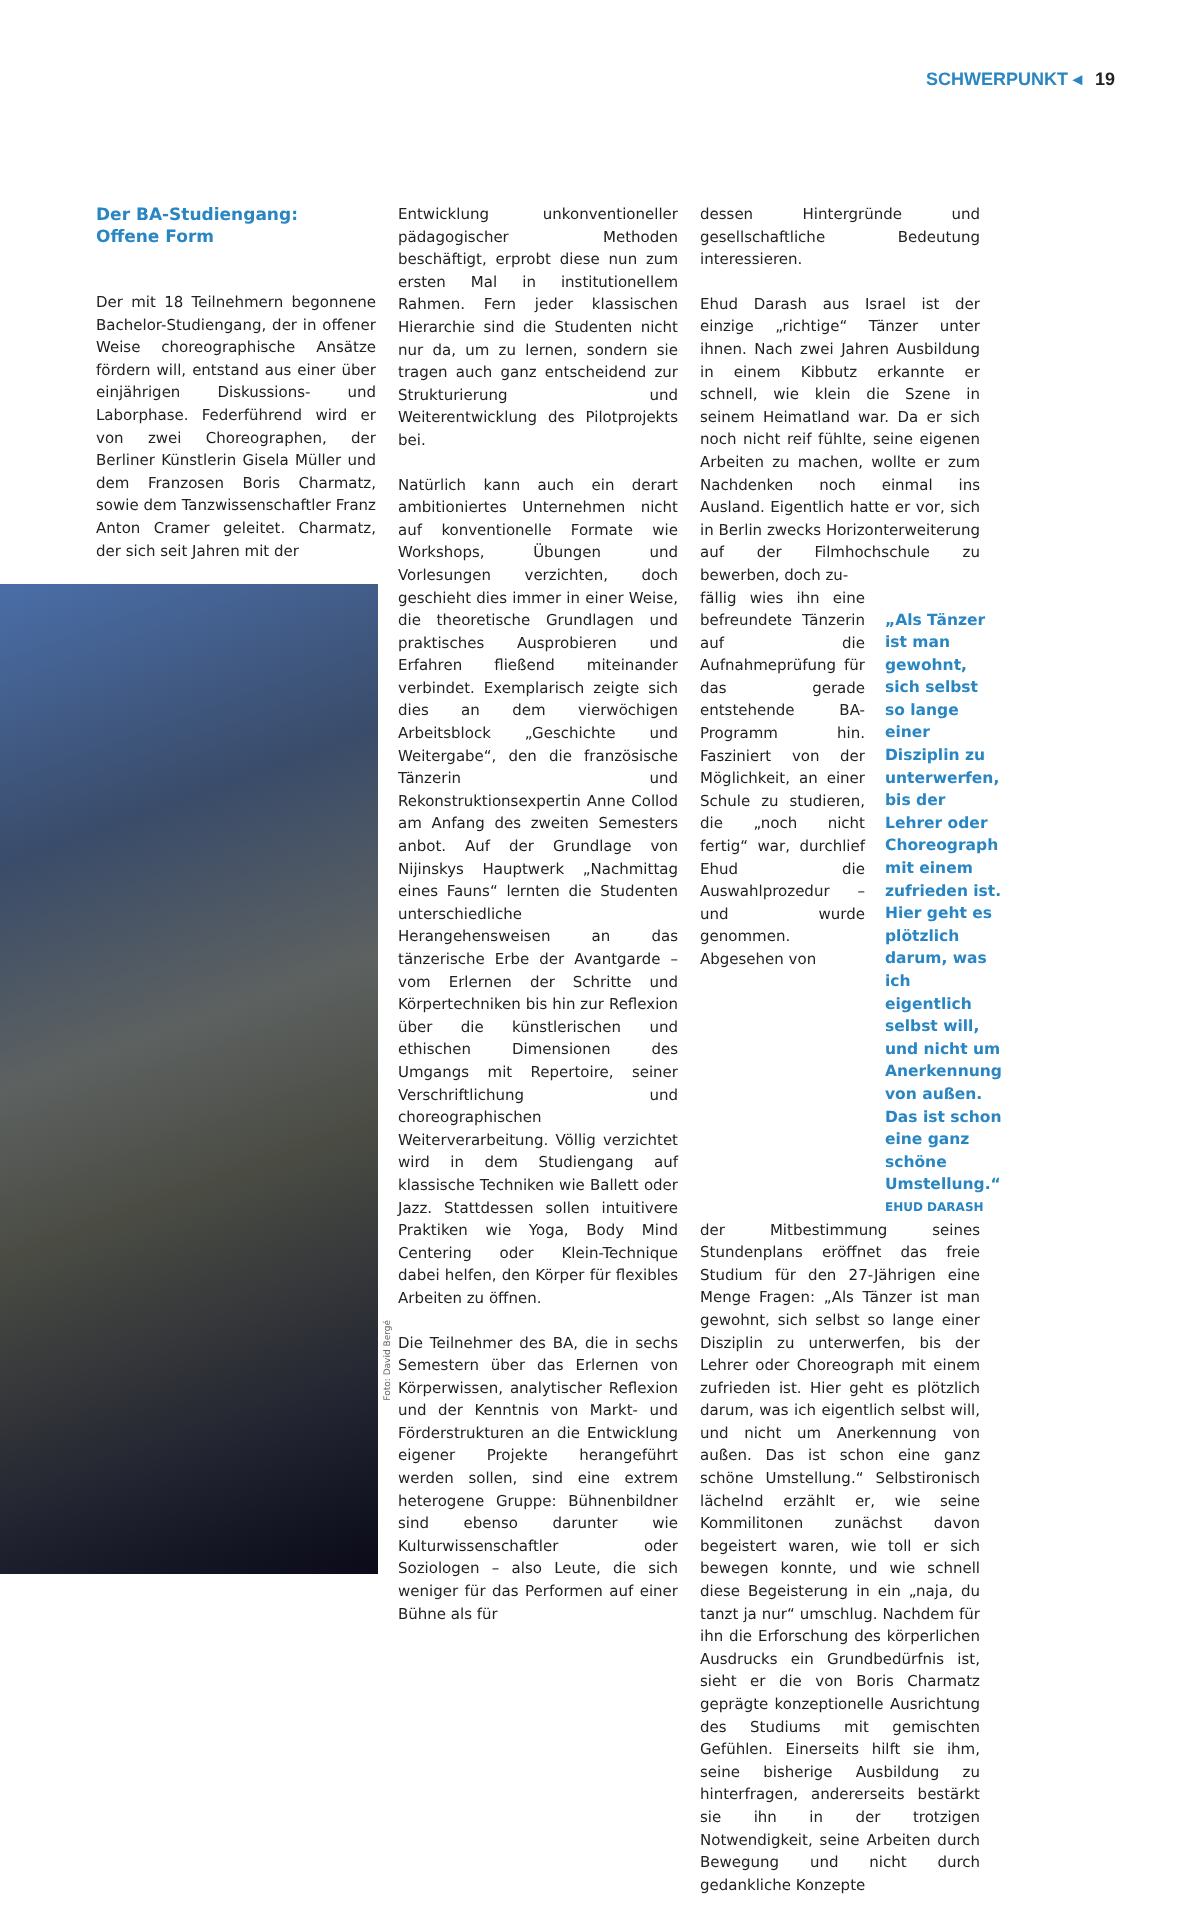SCHWERPUNKT ◂ 19
Der BA-Studiengang:
Offene Form
Der mit 18 Teilnehmern begonnene Bachelor-Studiengang, der in offener Weise choreographische Ansätze fördern will, entstand aus einer über einjährigen Diskussions- und Laborphase. Federführend wird er von zwei Choreographen, der Berliner Künstlerin Gisela Müller und dem Franzosen Boris Charmatz, sowie dem Tanzwissenschaftler Franz Anton Cramer geleitet. Charmatz, der sich seit Jahren mit der
Entwicklung unkonventioneller pädagogischer Methoden beschäftigt, erprobt diese nun zum ersten Mal in institutionellem Rahmen. Fern jeder klassischen Hierarchie sind die Studenten nicht nur da, um zu lernen, sondern sie tragen auch ganz entscheidend zur Strukturierung und Weiterentwicklung des Pilotprojekts bei.
Natürlich kann auch ein derart ambitioniertes Unternehmen nicht auf konventionelle Formate wie Workshops, Übungen und Vorlesungen verzichten, doch geschieht dies immer in einer Weise, die theoretische Grundlagen und praktisches Ausprobieren und Erfahren fließend miteinander verbindet. Exemplarisch zeigte sich dies an dem vierwöchigen Arbeitsblock „Geschichte und Weitergabe“, den die französische Tänzerin und Rekonstruktionsexpertin Anne Collod am Anfang des zweiten Semesters anbot. Auf der Grundlage von Nijinskys Hauptwerk „Nachmittag eines Fauns“ lernten die Studenten unterschiedliche Herangehensweisen an das tänzerische Erbe der Avantgarde – vom Erlernen der Schritte und Körpertechniken bis hin zur Reflexion über die künstlerischen und ethischen Dimensionen des Umgangs mit Repertoire, seiner Verschriftlichung und choreographischen Weiterverarbeitung. Völlig verzichtet wird in dem Studiengang auf klassische Techniken wie Ballett oder Jazz. Stattdessen sollen intuitivere Praktiken wie Yoga, Body Mind Centering oder Klein-Technique dabei helfen, den Körper für flexibles Arbeiten zu öffnen.
Die Teilnehmer des BA, die in sechs Semestern über das Erlernen von Körperwissen, analytischer Reflexion und der Kenntnis von Markt- und Förderstrukturen an die Entwicklung eigener Projekte herangeführt werden sollen, sind eine extrem heterogene Gruppe: Bühnenbildner sind ebenso darunter wie Kulturwissenschaftler oder Soziologen – also Leute, die sich weniger für das Performen auf einer Bühne als für
dessen Hintergründe und gesellschaftliche Bedeutung interessieren.
Ehud Darash aus Israel ist der einzige „richtige“ Tänzer unter ihnen. Nach zwei Jahren Ausbildung in einem Kibbutz erkannte er schnell, wie klein die Szene in seinem Heimatland war. Da er sich noch nicht reif fühlte, seine eigenen Arbeiten zu machen, wollte er zum Nachdenken noch einmal ins Ausland. Eigentlich hatte er vor, sich in Berlin zwecks Horizonterweiterung auf der Filmhochschule zu bewerben, doch zu-
fällig wies ihn eine befreundete Tänzerin auf die Aufnahmeprüfung für das gerade entstehende BA-Programm hin. Fasziniert von der Möglichkeit, an einer Schule zu studieren, die „noch nicht fertig“ war, durchlief Ehud die Auswahlprozedur – und wurde genommen. Abgesehen von
„Als Tänzer ist man gewohnt, sich selbst so lange einer Disziplin zu unterwerfen, bis der Lehrer oder Choreograph mit einem zufrieden ist. Hier geht es plötzlich darum, was ich eigentlich selbst will, und nicht um Anerkennung von außen. Das ist schon eine ganz schöne Umstellung.“EHUD DARASH
der Mitbestimmung seines Stundenplans eröffnet das freie Studium für den 27-Jährigen eine Menge Fragen: „Als Tänzer ist man gewohnt, sich selbst so lange einer Disziplin zu unterwerfen, bis der Lehrer oder Choreograph mit einem zufrieden ist. Hier geht es plötzlich darum, was ich eigentlich selbst will, und nicht um Anerkennung von außen. Das ist schon eine ganz schöne Umstellung.“ Selbstironisch lächelnd erzählt er, wie seine Kommilitonen zunächst davon begeistert waren, wie toll er sich bewegen konnte, und wie schnell diese Begeisterung in ein „naja, du tanzt ja nur“ umschlug. Nachdem für ihn die Erforschung des körperlichen Ausdrucks ein Grundbedürfnis ist, sieht er die von Boris Charmatz geprägte konzeptionelle Ausrichtung des Studiums mit gemischten Gefühlen. Einerseits hilft sie ihm, seine bisherige Ausbildung zu hinterfragen, andererseits bestärkt sie ihn in der trotzigen Notwendigkeit, seine Arbeiten durch Bewegung und nicht durch gedankliche Konzepte
Foto: David Bergé